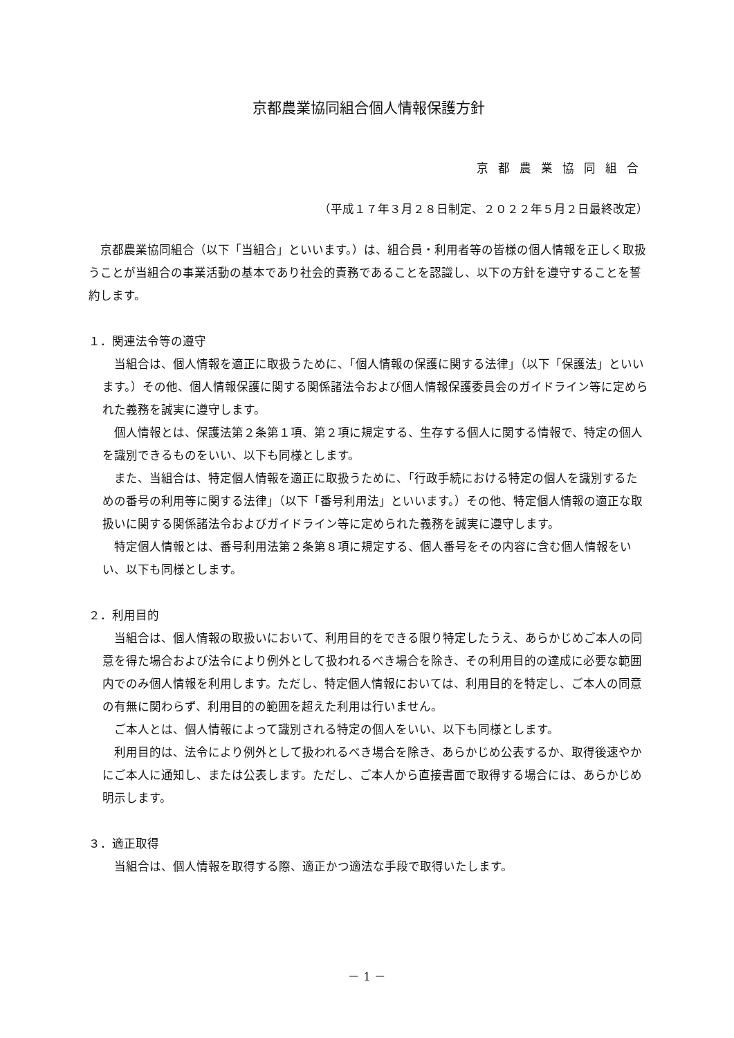京都農業協同組合個人情報保護方針
京都農業協同組合
（平成１７年３月２８日制定、２０２２年５月２日最終改定）
京都農業協同組合（以下「当組合」といいます。）は、組合員・利用者等の皆様の個人情報を正しく取扱うことが当組合の事業活動の基本であり社会的責務であることを認識し、以下の方針を遵守することを誓約します。
１．関連法令等の遵守
当組合は、個人情報を適正に取扱うために、「個人情報の保護に関する法律」（以下「保護法」といいます。）その他、個人情報保護に関する関係諸法令および個人情報保護委員会のガイドライン等に定められた義務を誠実に遵守します。
個人情報とは、保護法第２条第１項、第２項に規定する、生存する個人に関する情報で、特定の個人を識別できるものをいい、以下も同様とします。
また、当組合は、特定個人情報を適正に取扱うために、「行政手続における特定の個人を識別するための番号の利用等に関する法律」（以下「番号利用法」といいます。）その他、特定個人情報の適正な取扱いに関する関係諸法令およびガイドライン等に定められた義務を誠実に遵守します。
特定個人情報とは、番号利用法第２条第８項に規定する、個人番号をその内容に含む個人情報をいい、以下も同様とします。
２．利用目的
当組合は、個人情報の取扱いにおいて、利用目的をできる限り特定したうえ、あらかじめご本人の同意を得た場合および法令により例外として扱われるべき場合を除き、その利用目的の達成に必要な範囲内でのみ個人情報を利用します。ただし、特定個人情報においては、利用目的を特定し、ご本人の同意の有無に関わらず、利用目的の範囲を超えた利用は行いません。
ご本人とは、個人情報によって識別される特定の個人をいい、以下も同様とします。
利用目的は、法令により例外として扱われるべき場合を除き、あらかじめ公表するか、取得後速やかにご本人に通知し、または公表します。ただし、ご本人から直接書面で取得する場合には、あらかじめ明示します。
３．適正取得
当組合は、個人情報を取得する際、適正かつ適法な手段で取得いたします。
－ 1 －